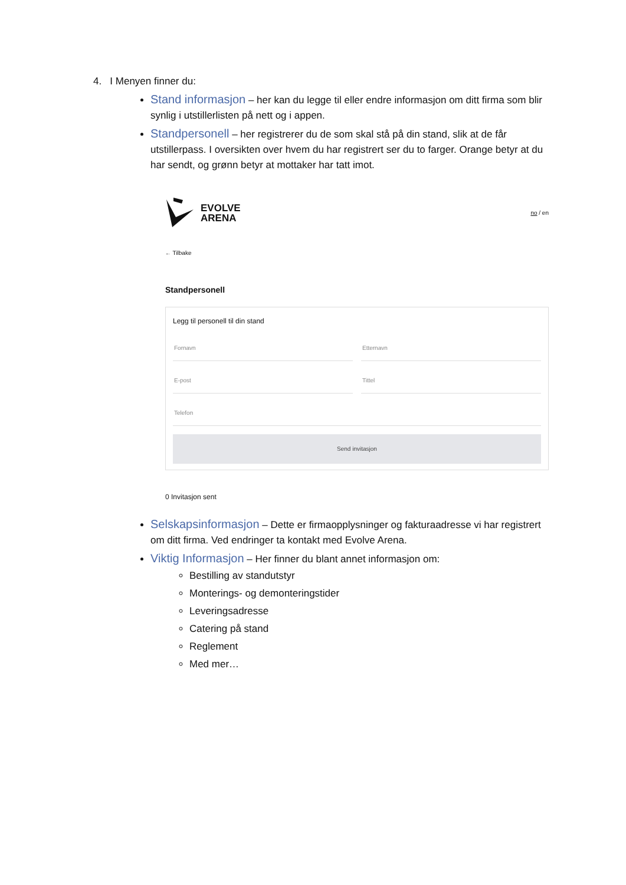4. I Menyen finner du:
Stand informasjon – her kan du legge til eller endre informasjon om ditt firma som blir synlig i utstillerlisten på nett og i appen.
Standpersonell – her registrerer du de som skal stå på din stand, slik at de får utstillerpass. I oversikten over hvem du har registrert ser du to farger. Orange betyr at du har sendt, og grønn betyr at mottaker har tatt imot.
EVOLVE
ARENA
no / en
← Tilbake
Standpersonell
Legg til personell til din stand
Fornavn Etternavn
E-post Tittel
Telefon
Send invitasjon
0 Invitasjon sent
Selskapsinformasjon – Dette er firmaopplysninger og fakturaadresse vi har registrert om ditt firma. Ved endringer ta kontakt med Evolve Arena.
Viktig Informasjon – Her finner du blant annet informasjon om:
Bestilling av standutstyr
Monterings- og demonteringstider
Leveringsadresse
Catering på stand
Reglement
Med mer…